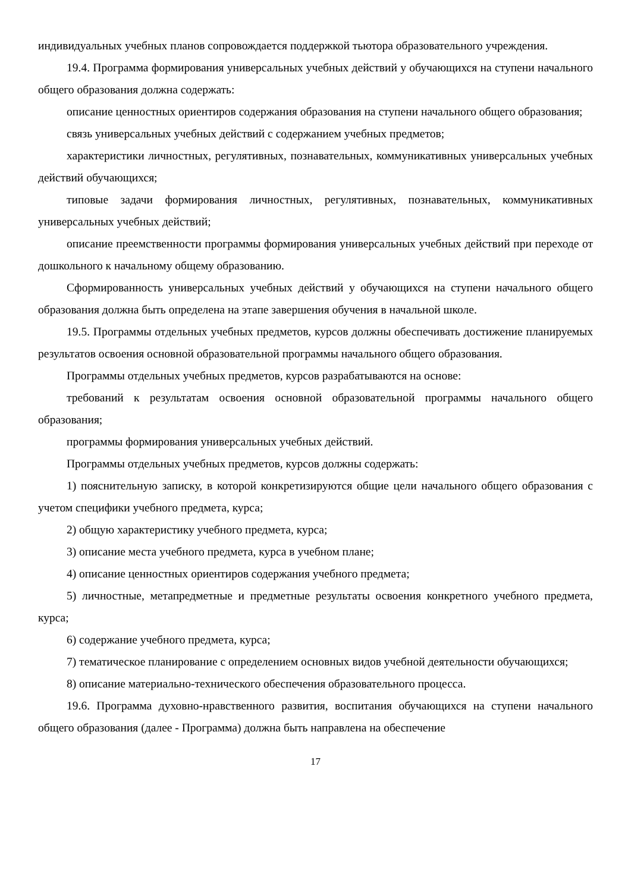индивидуальных учебных планов сопровождается поддержкой тьютора образовательного учреждения.
19.4. Программа формирования универсальных учебных действий у обучающихся на ступени начального общего образования должна содержать:
описание ценностных ориентиров содержания образования на ступени начального общего образования;
связь универсальных учебных действий с содержанием учебных предметов;
характеристики личностных, регулятивных, познавательных, коммуникативных универсальных учебных действий обучающихся;
типовые задачи формирования личностных, регулятивных, познавательных, коммуникативных универсальных учебных действий;
описание преемственности программы формирования универсальных учебных действий при переходе от дошкольного к начальному общему образованию.
Сформированность универсальных учебных действий у обучающихся на ступени начального общего образования должна быть определена на этапе завершения обучения в начальной школе.
19.5. Программы отдельных учебных предметов, курсов должны обеспечивать достижение планируемых результатов освоения основной образовательной программы начального общего образования.
Программы отдельных учебных предметов, курсов разрабатываются на основе:
требований к результатам освоения основной образовательной программы начального общего образования;
программы формирования универсальных учебных действий.
Программы отдельных учебных предметов, курсов должны содержать:
1) пояснительную записку, в которой конкретизируются общие цели начального общего образования с учетом специфики учебного предмета, курса;
2) общую характеристику учебного предмета, курса;
3) описание места учебного предмета, курса в учебном плане;
4) описание ценностных ориентиров содержания учебного предмета;
5) личностные, метапредметные и предметные результаты освоения конкретного учебного предмета, курса;
6) содержание учебного предмета, курса;
7) тематическое планирование с определением основных видов учебной деятельности обучающихся;
8) описание материально-технического обеспечения образовательного процесса.
19.6. Программа духовно-нравственного развития, воспитания обучающихся на ступени начального общего образования (далее - Программа) должна быть направлена на обеспечение
17